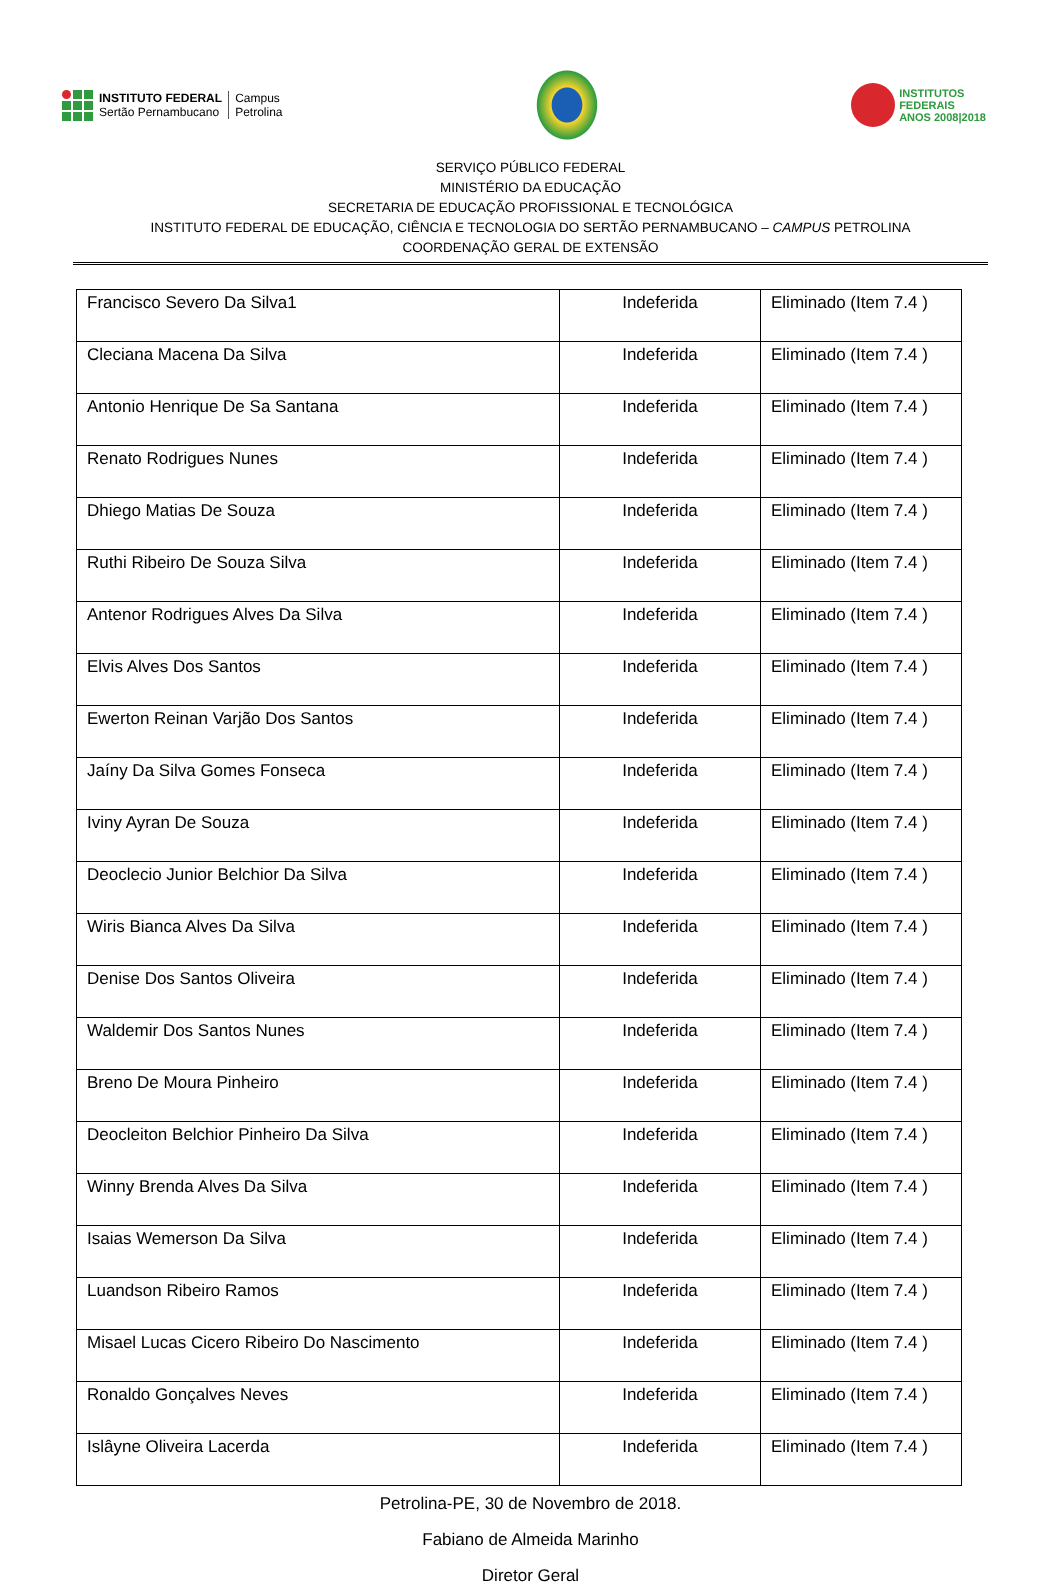INSTITUTO FEDERAL
Sertão Pernambucano
Campus
Petrolina
INSTITUTOS
FEDERAIS
ANOS 2008|2018
SERVIÇO PÚBLICO FEDERAL
MINISTÉRIO DA EDUCAÇÃO
SECRETARIA DE EDUCAÇÃO PROFISSIONAL E TECNOLÓGICA
INSTITUTO FEDERAL DE EDUCAÇÃO, CIÊNCIA E TECNOLOGIA DO SERTÃO PERNAMBUCANO – CAMPUS PETROLINA
COORDENAÇÃO GERAL DE EXTENSÃO
| Francisco Severo Da Silva1 | Indeferida | Eliminado (Item 7.4 ) |
| Cleciana Macena Da Silva | Indeferida | Eliminado (Item 7.4 ) |
| Antonio Henrique De Sa Santana | Indeferida | Eliminado (Item 7.4 ) |
| Renato Rodrigues Nunes | Indeferida | Eliminado (Item 7.4 ) |
| Dhiego Matias De Souza | Indeferida | Eliminado (Item 7.4 ) |
| Ruthi Ribeiro De Souza Silva | Indeferida | Eliminado (Item 7.4 ) |
| Antenor Rodrigues Alves Da Silva | Indeferida | Eliminado (Item 7.4 ) |
| Elvis Alves Dos Santos | Indeferida | Eliminado (Item 7.4 ) |
| Ewerton Reinan Varjão Dos Santos | Indeferida | Eliminado (Item 7.4 ) |
| Jaíny Da Silva Gomes Fonseca | Indeferida | Eliminado (Item 7.4 ) |
| Iviny Ayran De Souza | Indeferida | Eliminado (Item 7.4 ) |
| Deoclecio Junior Belchior Da Silva | Indeferida | Eliminado (Item 7.4 ) |
| Wiris Bianca Alves Da Silva | Indeferida | Eliminado (Item 7.4 ) |
| Denise Dos Santos Oliveira | Indeferida | Eliminado (Item 7.4 ) |
| Waldemir Dos Santos Nunes | Indeferida | Eliminado (Item 7.4 ) |
| Breno De Moura Pinheiro | Indeferida | Eliminado (Item 7.4 ) |
| Deocleiton Belchior Pinheiro Da Silva | Indeferida | Eliminado (Item 7.4 ) |
| Winny Brenda Alves Da Silva | Indeferida | Eliminado (Item 7.4 ) |
| Isaias Wemerson Da Silva | Indeferida | Eliminado (Item 7.4 ) |
| Luandson Ribeiro Ramos | Indeferida | Eliminado (Item 7.4 ) |
| Misael Lucas Cicero Ribeiro Do Nascimento | Indeferida | Eliminado (Item 7.4 ) |
| Ronaldo Gonçalves Neves | Indeferida | Eliminado (Item 7.4 ) |
| Islâyne Oliveira Lacerda | Indeferida | Eliminado (Item 7.4 ) |
Petrolina-PE, 30 de Novembro de 2018.
Fabiano de Almeida Marinho
Diretor Geral